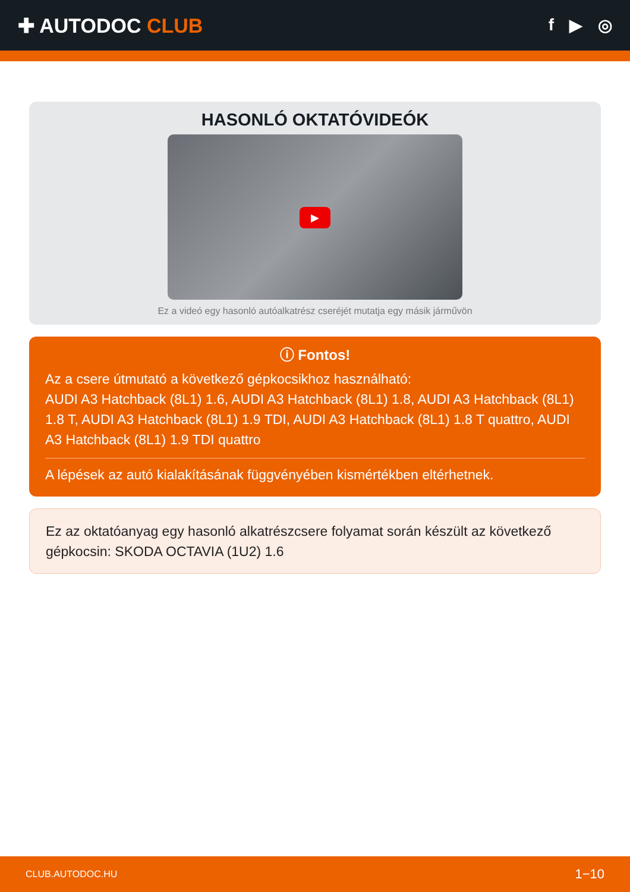✚ AUTODOC CLUB
f ▶ ◎
HASONLÓ OKTATÓVIDEÓK
▶
Ez a videó egy hasonló autóalkatrész cseréjét mutatja egy másik járművön
ⓘ Fontos!
Az a csere útmutató a következő gépkocsikhoz használható:
AUDI A3 Hatchback (8L1) 1.6, AUDI A3 Hatchback (8L1) 1.8, AUDI A3 Hatchback (8L1) 1.8 T, AUDI A3 Hatchback (8L1) 1.9 TDI, AUDI A3 Hatchback (8L1) 1.8 T quattro, AUDI A3 Hatchback (8L1) 1.9 TDI quattro
A lépések az autó kialakításának függvényében kismértékben eltérhetnek.
Ez az oktatóanyag egy hasonló alkatrészcsere folyamat során készült az következő gépkocsin: SKODA OCTAVIA (1U2) 1.6
CLUB.AUTODOC.HU 1−10